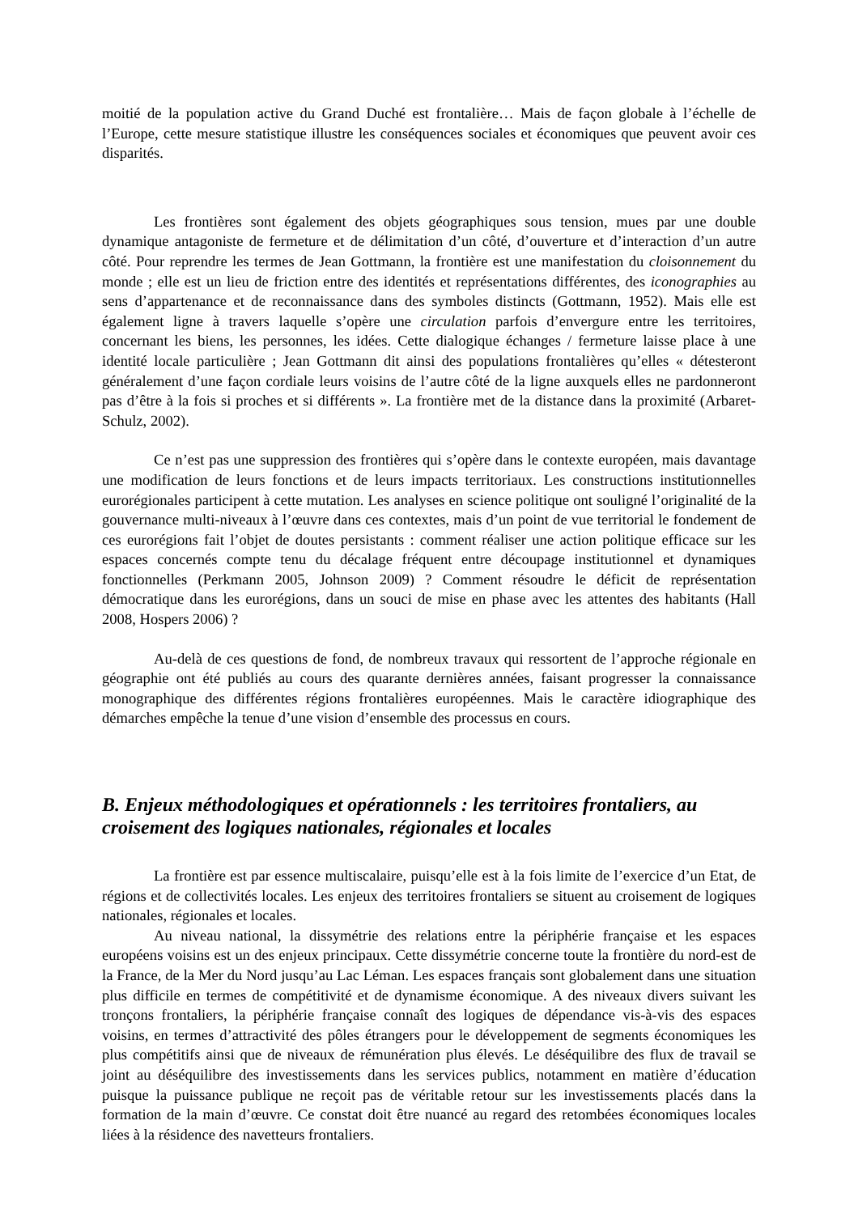moitié de la population active du Grand Duché est frontalière… Mais de façon globale à l’échelle de l’Europe, cette mesure statistique illustre les conséquences sociales et économiques que peuvent avoir ces disparités.
Les frontières sont également des objets géographiques sous tension, mues par une double dynamique antagoniste de fermeture et de délimitation d’un côté, d’ouverture et d’interaction d’un autre côté. Pour reprendre les termes de Jean Gottmann, la frontière est une manifestation du cloisonnement du monde ; elle est un lieu de friction entre des identités et représentations différentes, des iconographies au sens d’appartenance et de reconnaissance dans des symboles distincts (Gottmann, 1952). Mais elle est également ligne à travers laquelle s’opère une circulation parfois d’envergure entre les territoires, concernant les biens, les personnes, les idées. Cette dialogique échanges / fermeture laisse place à une identité locale particulière ; Jean Gottmann dit ainsi des populations frontalières qu’elles « détesteront généralement d’une façon cordiale leurs voisins de l’autre côté de la ligne auxquels elles ne pardonneront pas d’être à la fois si proches et si différents ». La frontière met de la distance dans la proximité (Arbaret-Schulz, 2002).
Ce n’est pas une suppression des frontières qui s’opère dans le contexte européen, mais davantage une modification de leurs fonctions et de leurs impacts territoriaux. Les constructions institutionnelles eurorégionales participent à cette mutation. Les analyses en science politique ont souligné l’originalité de la gouvernance multi-niveaux à l’œuvre dans ces contextes, mais d’un point de vue territorial le fondement de ces eurorégions fait l’objet de doutes persistants : comment réaliser une action politique efficace sur les espaces concernés compte tenu du décalage fréquent entre découpage institutionnel et dynamiques fonctionnelles (Perkmann 2005, Johnson 2009) ? Comment résoudre le déficit de représentation démocratique dans les eurorégions, dans un souci de mise en phase avec les attentes des habitants (Hall 2008, Hospers 2006) ?
Au-delà de ces questions de fond, de nombreux travaux qui ressortent de l’approche régionale en géographie ont été publiés au cours des quarante dernières années, faisant progresser la connaissance monographique des différentes régions frontalières européennes. Mais le caractère idiographique des démarches empêche la tenue d’une vision d’ensemble des processus en cours.
B. Enjeux méthodologiques et opérationnels : les territoires frontaliers, au croisement des logiques nationales, régionales et locales
La frontière est par essence multiscalaire, puisqu’elle est à la fois limite de l’exercice d’un Etat, de régions et de collectivités locales. Les enjeux des territoires frontaliers se situent au croisement de logiques nationales, régionales et locales.
Au niveau national, la dissymétrie des relations entre la périphérie française et les espaces européens voisins est un des enjeux principaux. Cette dissymétrie concerne toute la frontière du nord-est de la France, de la Mer du Nord jusqu’au Lac Léman. Les espaces français sont globalement dans une situation plus difficile en termes de compétitivité et de dynamisme économique. A des niveaux divers suivant les tronçons frontaliers, la périphérie française connaît des logiques de dépendance vis-à-vis des espaces voisins, en termes d’attractivité des pôles étrangers pour le développement de segments économiques les plus compétitifs ainsi que de niveaux de rémunération plus élevés. Le déséquilibre des flux de travail se joint au déséquilibre des investissements dans les services publics, notamment en matière d’éducation puisque la puissance publique ne reçoit pas de véritable retour sur les investissements placés dans la formation de la main d’œuvre. Ce constat doit être nuancé au regard des retombées économiques locales liées à la résidence des navetteurs frontaliers.